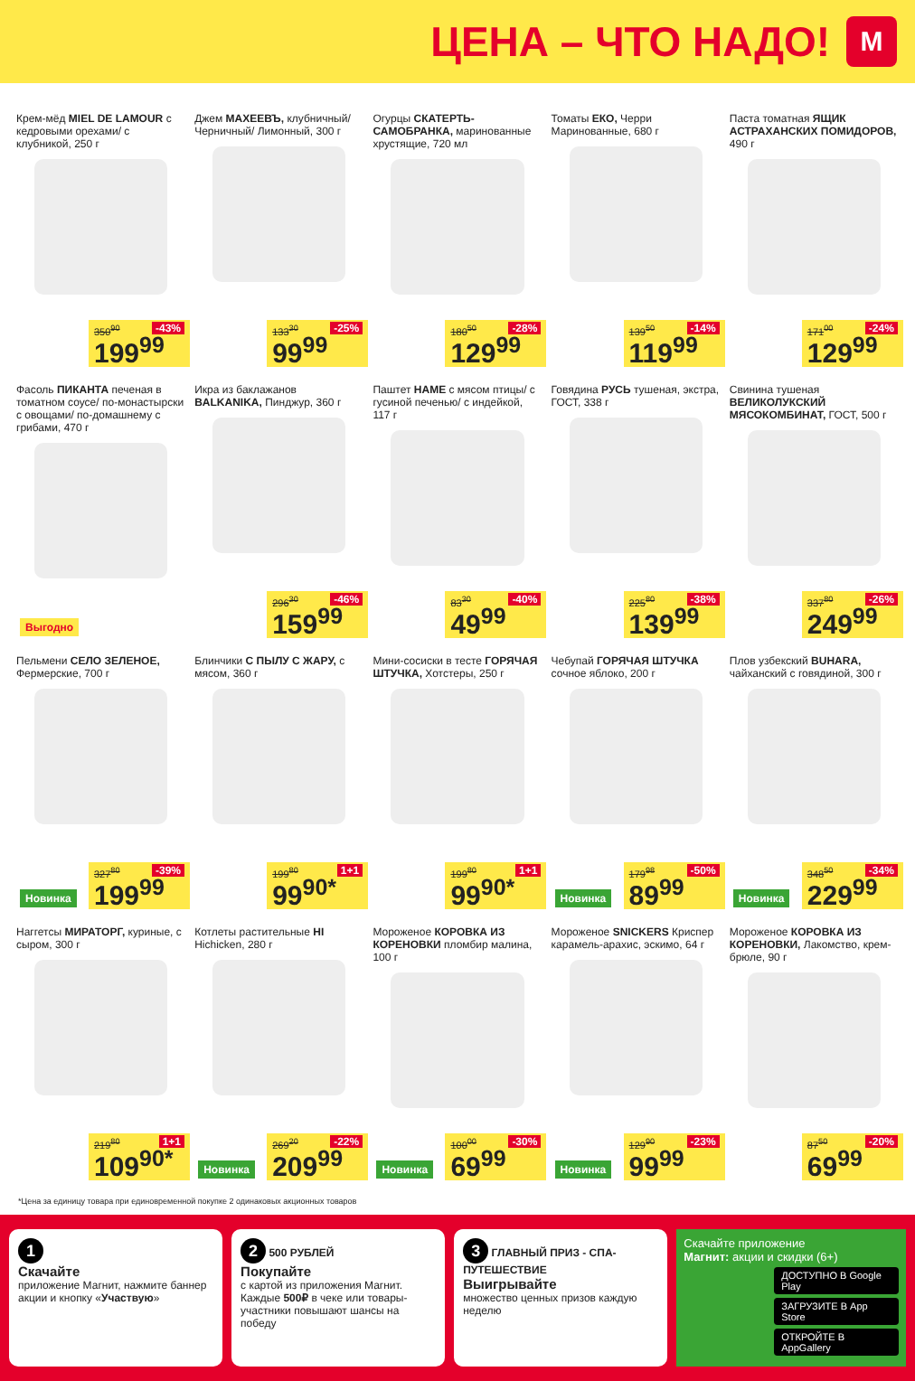ЦЕНА – ЧТО НАДО!
М
Крем-мёд MIEL DE LAMOUR с кедровыми орехами/ с клубникой, 250 г
350<sup>90</sup> -43%
199<sup>99</sup>
Джем МАХЕЕВЪ, клубничный/ Черничный/ Лимонный, 300 г
133<sup>30</sup> -25%
99<sup>99</sup>
Огурцы СКАТЕРТЬ-САМОБРАНКА, маринованные хрустящие, 720 мл
180<sup>50</sup> -28%
129<sup>99</sup>
Томаты ЕКО, Черри Маринованные, 680 г
139<sup>50</sup> -14%
119<sup>99</sup>
Паста томатная ЯЩИК АСТРАХАНСКИХ ПОМИДОРОВ, 490 г
171<sup>00</sup> -24%
129<sup>99</sup>
Фасоль ПИКАНТА печеная в томатном соусе/ по-монастырски с овощами/ по-домашнему с грибами, 470 г
Выгодно
Икра из баклажанов BALKANIKA, Пинджур, 360 г
296<sup>30</sup> -46%
159<sup>99</sup>
Паштет HAME с мясом птицы/ с гусиной печенью/ с индейкой, 117 г
83<sup>30</sup> -40%
49<sup>99</sup>
Говядина РУСЬ тушеная, экстра, ГОСТ, 338 г
225<sup>80</sup> -38%
139<sup>99</sup>
Свинина тушеная ВЕЛИКОЛУКСКИЙ МЯСОКОМБИНАТ, ГОСТ, 500 г
337<sup>80</sup> -26%
249<sup>99</sup>
Пельмени СЕЛО ЗЕЛЕНОЕ, Фермерские, 700 г
Новинка
327<sup>80</sup> -39%
199<sup>99</sup>
Блинчики С ПЫЛУ С ЖАРУ, с мясом, 360 г
199<sup>80</sup> 1+1
99<sup>90*</sup>
Мини-сосиски в тесте ГОРЯЧАЯ ШТУЧКА, Хотстеры, 250 г
199<sup>80</sup> 1+1
99<sup>90*</sup>
Чебупай ГОРЯЧАЯ ШТУЧКА сочное яблоко, 200 г
Новинка
179<sup>98</sup> -50%
89<sup>99</sup>
Плов узбекский BUHARA, чайханский с говядиной, 300 г
Новинка
348<sup>50</sup> -34%
229<sup>99</sup>
Наггетсы МИРАТОРГ, куриные, с сыром, 300 г
219<sup>80</sup> 1+1
109<sup>90*</sup>
Котлеты растительные HI Hichicken, 280 г
Новинка
269<sup>20</sup> -22%
209<sup>99</sup>
Мороженое КОРОВКА ИЗ КОРЕНОВКИ пломбир малина, 100 г
Новинка
100<sup>00</sup> -30%
69<sup>99</sup>
Мороженое SNICKERS Криспер карамель-арахис, эскимо, 64 г
Новинка
129<sup>90</sup> -23%
99<sup>99</sup>
Мороженое КОРОВКА ИЗ КОРЕНОВКИ, Лакомство, крем-брюле, 90 г
87<sup>50</sup> -20%
69<sup>99</sup>
*Цена за единицу товара при единовременной покупке 2 одинаковых акционных товаров
1
Скачайте
приложение Магнит, нажмите баннер акции и кнопку «Участвую»
2 500 РУБЛЕЙ
Покупайте
с картой из приложения Магнит. Каждые 500₽ в чеке или товары-участники повышают шансы на победу
3 ГЛАВНЫЙ ПРИЗ - СПА-ПУТЕШЕСТВИЕ
Выигрывайте
множество ценных призов каждую неделю
Скачайте приложение
Магнит: акции и скидки (6+)
ДОСТУПНО В Google Play
ЗАГРУЗИТЕ В App Store
ОТКРОЙТЕ В AppGallery